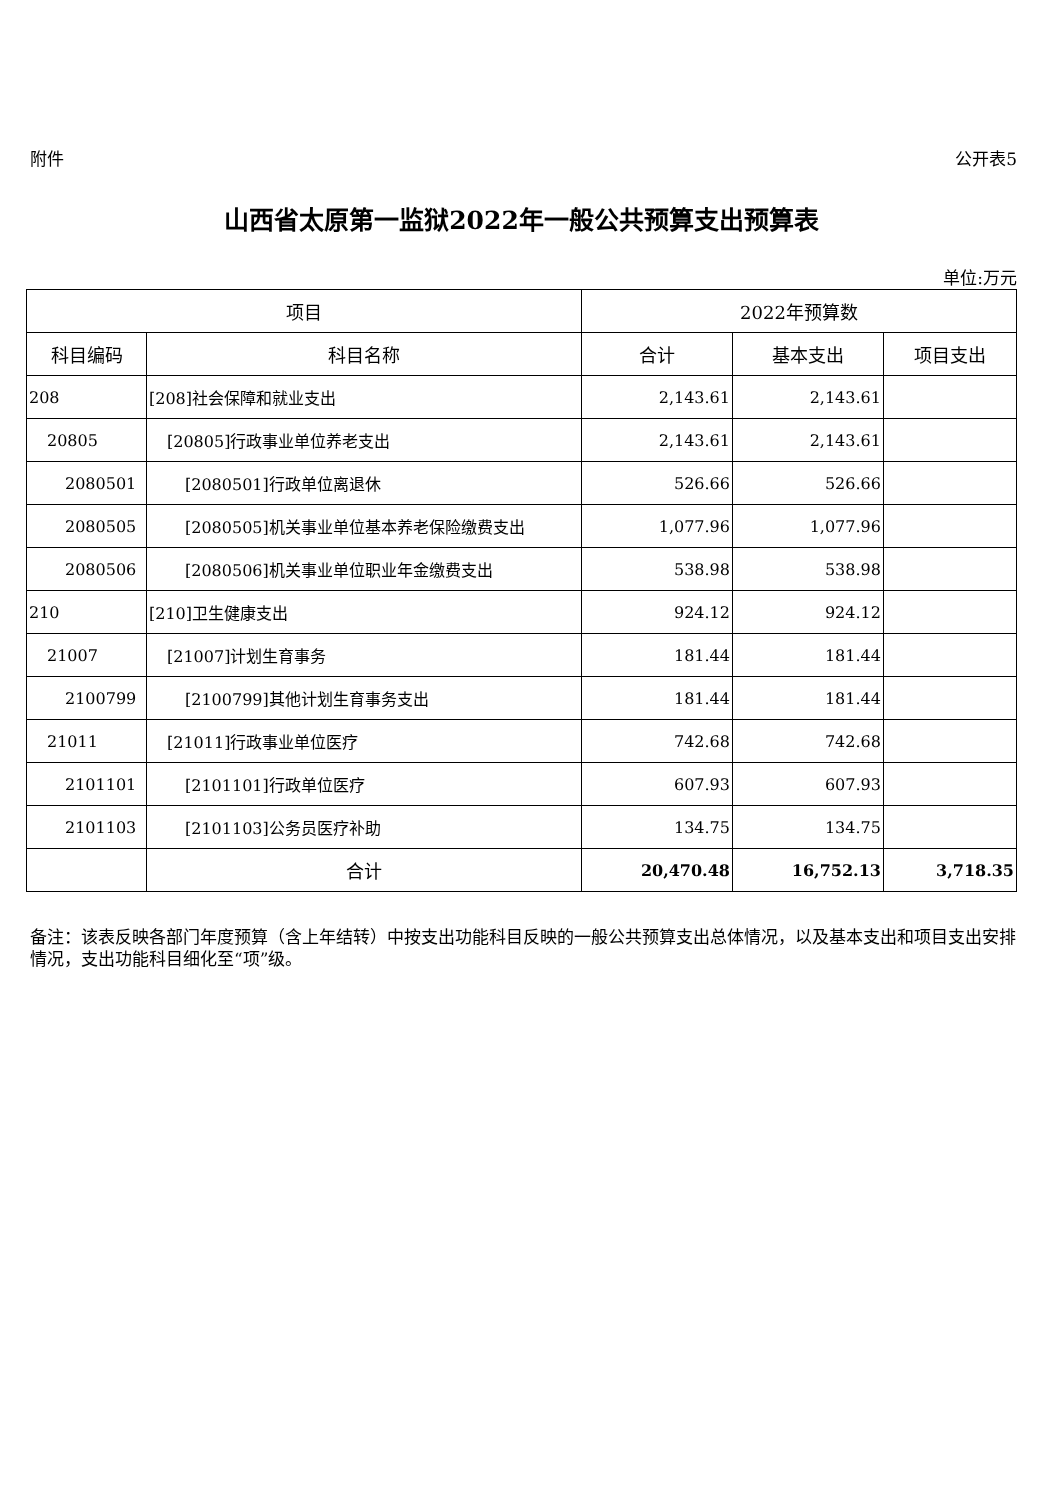附件 公开表5
山西省太原第一监狱2022年一般公共预算支出预算表
单位:万元
| 项目 | | 2022年预算数 | | |
| --- | --- | --- | --- | --- |
| 科目编码 | 科目名称 | 合计 | 基本支出 | 项目支出 |
| 208 | [208]社会保障和就业支出 | 2,143.61 | 2,143.61 | |
| 20805 | [20805]行政事业单位养老支出 | 2,143.61 | 2,143.61 | |
| 2080501 | [2080501]行政单位离退休 | 526.66 | 526.66 | |
| 2080505 | [2080505]机关事业单位基本养老保险缴费支出 | 1,077.96 | 1,077.96 | |
| 2080506 | [2080506]机关事业单位职业年金缴费支出 | 538.98 | 538.98 | |
| 210 | [210]卫生健康支出 | 924.12 | 924.12 | |
| 21007 | [21007]计划生育事务 | 181.44 | 181.44 | |
| 2100799 | [2100799]其他计划生育事务支出 | 181.44 | 181.44 | |
| 21011 | [21011]行政事业单位医疗 | 742.68 | 742.68 | |
| 2101101 | [2101101]行政单位医疗 | 607.93 | 607.93 | |
| 2101103 | [2101103]公务员医疗补助 | 134.75 | 134.75 | |
| | 合计 | 20,470.48 | 16,752.13 | 3,718.35 |
备注：该表反映各部门年度预算（含上年结转）中按支出功能科目反映的一般公共预算支出总体情况，以及基本支出和项目支出安排情况，支出功能科目细化至“项”级。